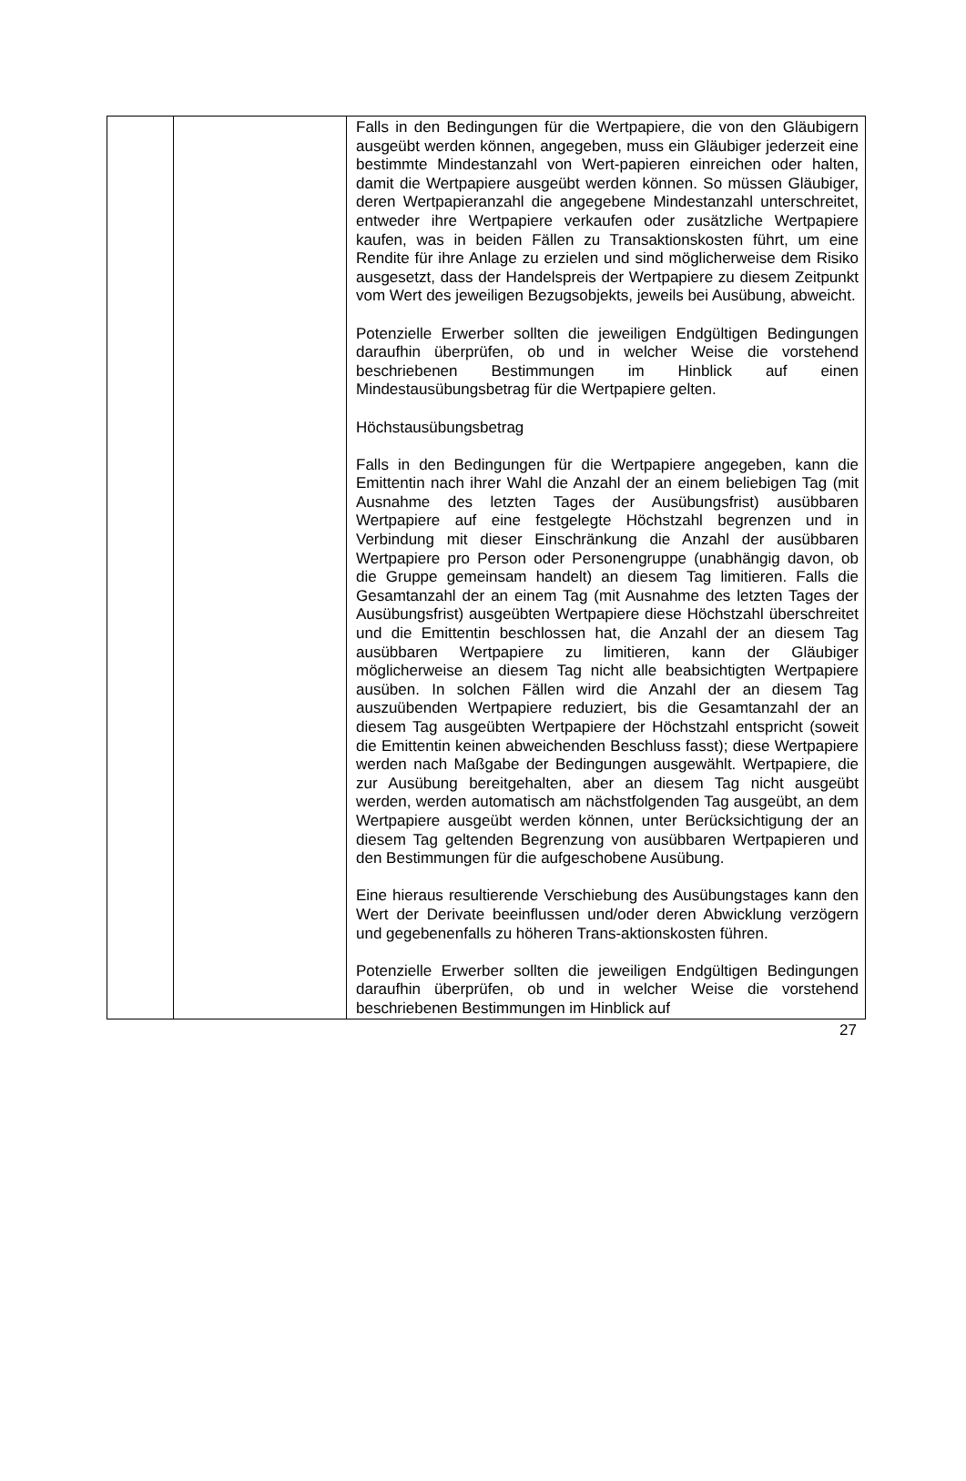| | | Falls in den Bedingungen für die Wertpapiere, die von den Gläubigern ausgeübt werden können, angegeben, muss ein Gläubiger jederzeit eine bestimmte Mindestanzahl von Wert-papieren einreichen oder halten, damit die Wertpapiere ausgeübt werden können. So müssen Gläubiger, deren Wertpapieranzahl die angegebene Mindestanzahl unterschreitet, entweder ihre Wertpapiere verkaufen oder zusätzliche Wertpapiere kaufen, was in beiden Fällen zu Transaktionskosten führt, um eine Rendite für ihre Anlage zu erzielen und sind möglicherweise dem Risiko ausgesetzt, dass der Handelspreis der Wertpapiere zu diesem Zeitpunkt vom Wert des jeweiligen Bezugsobjekts, jeweils bei Ausübung, abweicht. Potenzielle Erwerber sollten die jeweiligen Endgültigen Bedingungen daraufhin überprüfen, ob und in welcher Weise die vorstehend beschriebenen Bestimmungen im Hinblick auf einen Mindestausübungsbetrag für die Wertpapiere gelten. Höchstausübungsbetrag Falls in den Bedingungen für die Wertpapiere angegeben, kann die Emittentin nach ihrer Wahl die Anzahl der an einem beliebigen Tag (mit Ausnahme des letzten Tages der Ausübungsfrist) ausübbaren Wertpapiere auf eine festgelegte Höchstzahl begrenzen und in Verbindung mit dieser Einschränkung die Anzahl der ausübbaren Wertpapiere pro Person oder Personengruppe (unabhängig davon, ob die Gruppe gemeinsam handelt) an diesem Tag limitieren. Falls die Gesamtanzahl der an einem Tag (mit Ausnahme des letzten Tages der Ausübungsfrist) ausgeübten Wertpapiere diese Höchstzahl überschreitet und die Emittentin beschlossen hat, die Anzahl der an diesem Tag ausübbaren Wertpapiere zu limitieren, kann der Gläubiger möglicherweise an diesem Tag nicht alle beabsichtigten Wertpapiere ausüben. In solchen Fällen wird die Anzahl der an diesem Tag auszuübenden Wertpapiere reduziert, bis die Gesamtanzahl der an diesem Tag ausgeübten Wertpapiere der Höchstzahl entspricht (soweit die Emittentin keinen abweichenden Beschluss fasst); diese Wertpapiere werden nach Maßgabe der Bedingungen ausgewählt. Wertpapiere, die zur Ausübung bereitgehalten, aber an diesem Tag nicht ausgeübt werden, werden automatisch am nächstfolgenden Tag ausgeübt, an dem Wertpapiere ausgeübt werden können, unter Berücksichtigung der an diesem Tag geltenden Begrenzung von ausübbaren Wertpapieren und den Bestimmungen für die aufgeschobene Ausübung. Eine hieraus resultierende Verschiebung des Ausübungstages kann den Wert der Derivate beeinflussen und/oder deren Abwicklung verzögern und gegebenenfalls zu höheren Trans-aktionskosten führen. Potenzielle Erwerber sollten die jeweiligen Endgültigen Bedingungen daraufhin überprüfen, ob und in welcher Weise die vorstehend beschriebenen Bestimmungen im Hinblick auf |
27